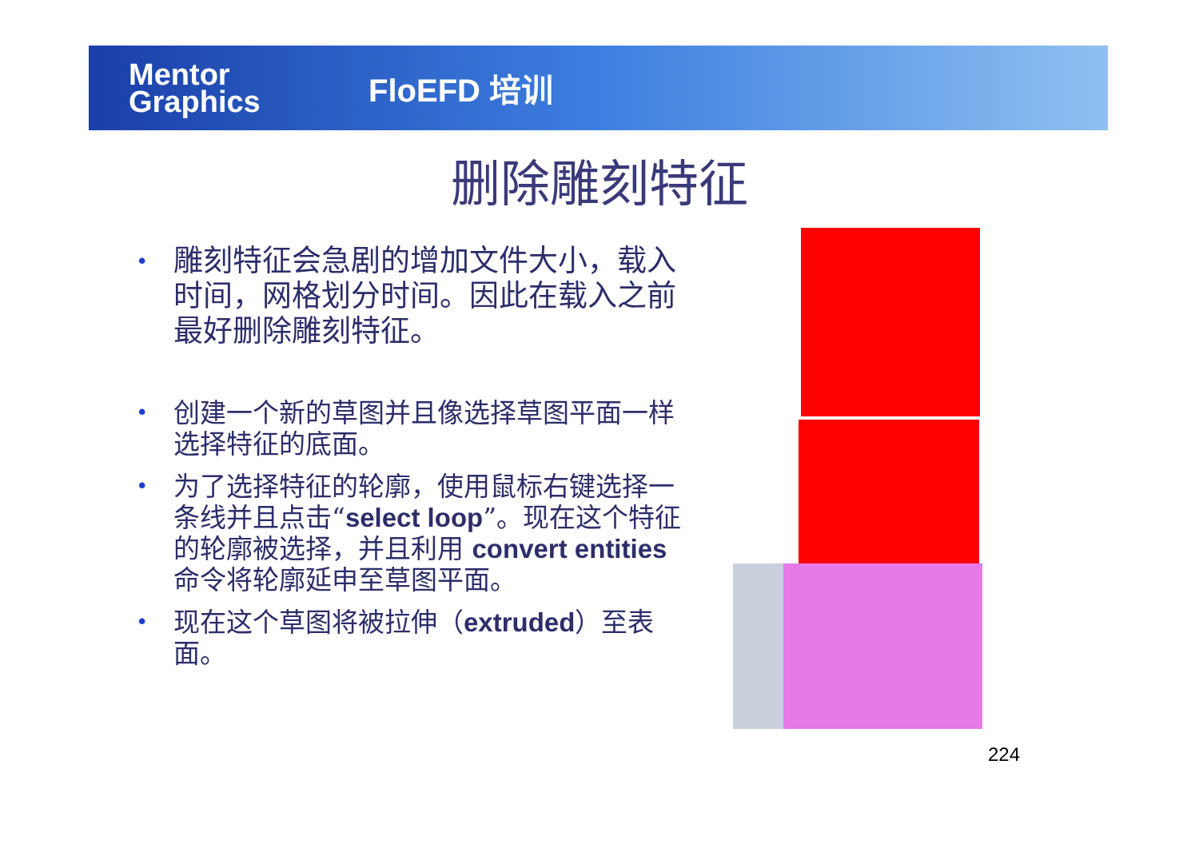Mentor
Graphics
FloEFD 培训
删除雕刻特征
• 雕刻特征会急剧的增加文件大小，载入时间，网格划分时间。因此在载入之前最好删除雕刻特征。
• 创建一个新的草图并且像选择草图平面一样选择特征的底面。
• 为了选择特征的轮廓，使用鼠标右键选择一条线并且点击“select loop”。现在这个特征的轮廓被选择，并且利用 convert entities 命令将轮廓延申至草图平面。
• 现在这个草图将被拉伸（extruded）至表面。
224